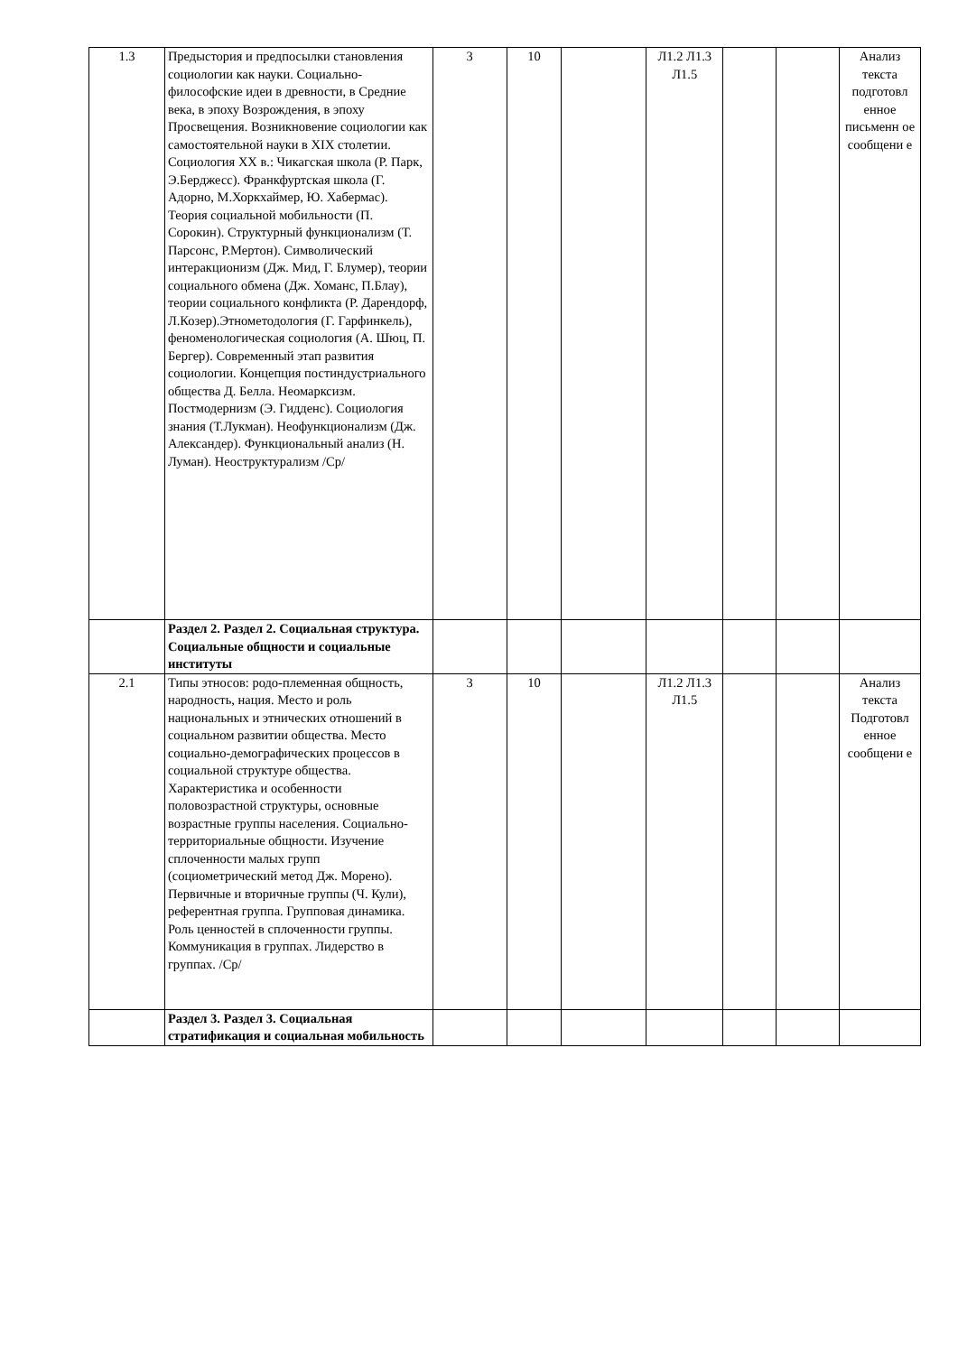| 1.3 | Предыстория и предпосылки становления социологии как науки. Социально-философские идеи в древности, в Средние века, в эпоху Возрождения, в эпоху Просвещения. Возникновение социологии как самостоятельной науки в XIX столетии. Социология XX в.: Чикагская школа (Р. Парк, Э.Берджесс). Франкфуртская школа (Г. Адорно, М.Хоркхаймер, Ю. Хабермас). Теория социальной мобильности (П. Сорокин). Структурный функционализм (Т. Парсонс, Р.Мертон). Символический интеракционизм (Дж. Мид, Г. Блумер), теории социального обмена (Дж. Хоманс, П.Блау), теории социального конфликта (Р. Дарендорф, Л.Козер).Этнометодология (Г. Гарфинкель), феноменологическая социология (А. Шюц, П. Бергер). Современный этап развития социологии. Концепция постиндустриального общества Д. Белла. Неомарксизм. Постмодернизм (Э. Гидденс). Социология знания (Т.Лукман). Неофункционализм (Дж. Александер). Функциональный анализ (Н. Луман). Неоструктурализм /Ср/ | 3 | 10 | | Л1.2 Л1.3 Л1.5 | | | Анализ текста подготовл енное письменн ое сообщени е |
| | Раздел 2. Раздел 2. Социальная структура. Социальные общности и социальные институты | | | | | | | |
| 2.1 | Типы этносов: родо-племенная общность, народность, нация. Место и роль национальных и этнических отношений в социальном развитии общества. Место социально-демографических процессов в социальной структуре общества. Характеристика и особенности половозрастной структуры, основные возрастные группы населения. Социально-территориальные общности. Изучение сплоченности малых групп (социометрический метод Дж. Морено). Первичные и вторичные группы (Ч. Кули), референтная группа. Групповая динамика. Роль ценностей в сплоченности группы. Коммуникация в группах. Лидерство в группах. /Ср/ | 3 | 10 | | Л1.2 Л1.3 Л1.5 | | | Анализ текста Подготовл енное сообщени е |
| | Раздел 3. Раздел 3. Социальная стратификация и социальная мобильность | | | | | | | |